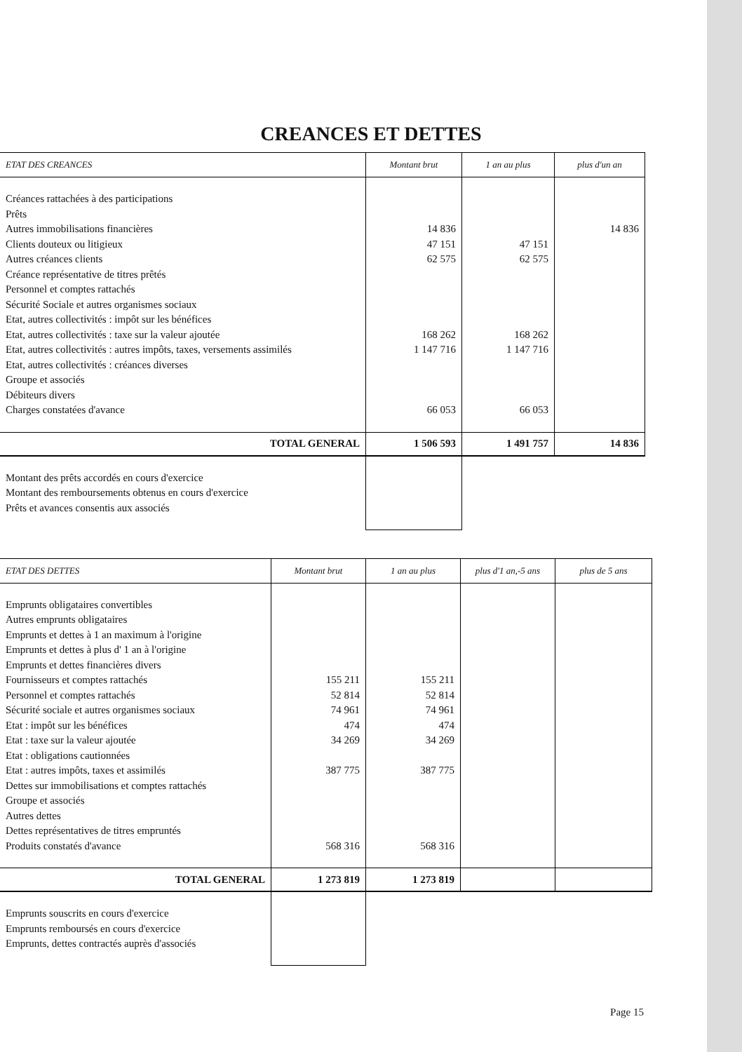CREANCES ET DETTES
| ETAT DES CREANCES | Montant brut | 1 an au plus | plus d'un an |
| --- | --- | --- | --- |
| Créances rattachées à des participations Prêts Autres immobilisations financières Clients douteux ou litigieux Autres créances clients Créance représentative de titres prêtés Personnel et comptes rattachés Sécurité Sociale et autres organismes sociaux Etat, autres collectivités : impôt sur les bénéfices Etat, autres collectivités : taxe sur la valeur ajoutée Etat, autres collectivités : autres impôts, taxes, versements assimilés Etat, autres collectivités : créances diverses Groupe et associés Débiteurs divers Charges constatées d'avance | 14 836 47 151 62 575 168 262 1 147 716 66 053 | 47 151 62 575 168 262 1 147 716 66 053 | 14 836 |
| TOTAL GENERAL | 1 506 593 | 1 491 757 | 14 836 |
| Montant des prêts accordés en cours d'exercice Montant des remboursements obtenus en cours d'exercice Prêts et avances consentis aux associés | | | |
| ETAT DES DETTES | Montant brut | 1 an au plus | plus d'1 an,-5 ans | plus de 5 ans |
| --- | --- | --- | --- | --- |
| Emprunts obligataires convertibles Autres emprunts obligataires Emprunts et dettes à 1 an maximum à l'origine Emprunts et dettes à plus d' 1 an à l'origine Emprunts et dettes financières divers Fournisseurs et comptes rattachés Personnel et comptes rattachés Sécurité sociale et autres organismes sociaux Etat : impôt sur les bénéfices Etat : taxe sur la valeur ajoutée Etat : obligations cautionnées Etat : autres impôts, taxes et assimilés Dettes sur immobilisations et comptes rattachés Groupe et associés Autres dettes Dettes représentatives de titres empruntés Produits constatés d'avance | 155 211 52 814 74 961 474 34 269 387 775 568 316 | 155 211 52 814 74 961 474 34 269 387 775 568 316 | | |
| TOTAL GENERAL | 1 273 819 | 1 273 819 | | |
| Emprunts souscrits en cours d'exercice Emprunts remboursés en cours d'exercice Emprunts, dettes contractés auprès d'associés | | | | |
Page 15